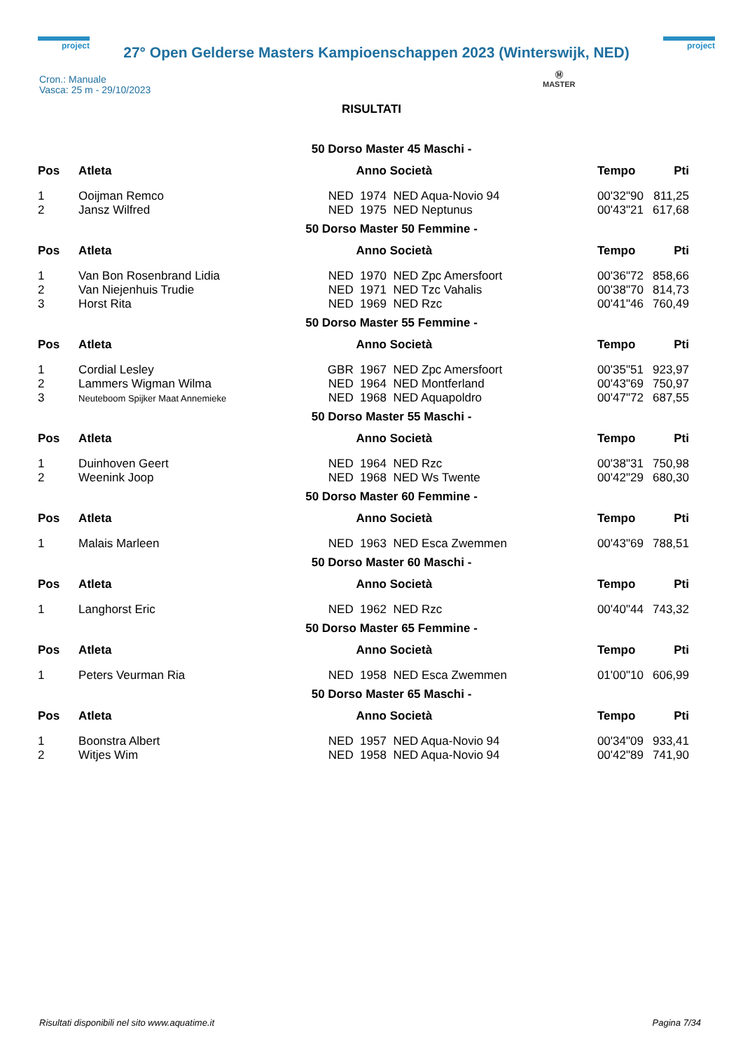project
27° Open Gelderse Masters Kampioenschappen 2023 (Winterswijk, NED)
project
Ⓜ
MASTER
Cron.: Manuale
Vasca: 25 m - 29/10/2023
RISULTATI
| 50 Dorso Master 45 Maschi - | | | | | |
| Pos | Atleta | Anno | Società | Tempo | Pti |
| 1 | Ooijman Remco | NED 1974 | NED Aqua-Novio 94 | 00'32"90 | 811,25 |
| 2 | Jansz Wilfred | NED 1975 | NED Neptunus | 00'43"21 | 617,68 |
| 50 Dorso Master 50 Femmine - | | | | | |
| Pos | Atleta | Anno | Società | Tempo | Pti |
| 1 | Van Bon Rosenbrand Lidia | NED 1970 | NED Zpc Amersfoort | 00'36"72 | 858,66 |
| 2 | Van Niejenhuis Trudie | NED 1971 | NED Tzc Vahalis | 00'38"70 | 814,73 |
| 3 | Horst Rita | NED 1969 | NED Rzc | 00'41"46 | 760,49 |
| 50 Dorso Master 55 Femmine - | | | | | |
| Pos | Atleta | Anno | Società | Tempo | Pti |
| 1 | Cordial Lesley | GBR 1967 | NED Zpc Amersfoort | 00'35"51 | 923,97 |
| 2 | Lammers Wigman Wilma | NED 1964 | NED Montferland | 00'43"69 | 750,97 |
| 3 | Neuteboom Spijker Maat Annemieke | NED 1968 | NED Aquapoldro | 00'47"72 | 687,55 |
| 50 Dorso Master 55 Maschi - | | | | | |
| Pos | Atleta | Anno | Società | Tempo | Pti |
| 1 | Duinhoven Geert | NED 1964 | NED Rzc | 00'38"31 | 750,98 |
| 2 | Weenink Joop | NED 1968 | NED Ws Twente | 00'42"29 | 680,30 |
| 50 Dorso Master 60 Femmine - | | | | | |
| Pos | Atleta | Anno | Società | Tempo | Pti |
| 1 | Malais Marleen | NED 1963 | NED Esca Zwemmen | 00'43"69 | 788,51 |
| 50 Dorso Master 60 Maschi - | | | | | |
| Pos | Atleta | Anno | Società | Tempo | Pti |
| 1 | Langhorst Eric | NED 1962 | NED Rzc | 00'40"44 | 743,32 |
| 50 Dorso Master 65 Femmine - | | | | | |
| Pos | Atleta | Anno | Società | Tempo | Pti |
| 1 | Peters Veurman Ria | NED 1958 | NED Esca Zwemmen | 01'00"10 | 606,99 |
| 50 Dorso Master 65 Maschi - | | | | | |
| Pos | Atleta | Anno | Società | Tempo | Pti |
| 1 | Boonstra Albert | NED 1957 | NED Aqua-Novio 94 | 00'34"09 | 933,41 |
| 2 | Witjes Wim | NED 1958 | NED Aqua-Novio 94 | 00'42"89 | 741,90 |
Risultati disponibili nel sito www.aquatime.it Pagina 7/34